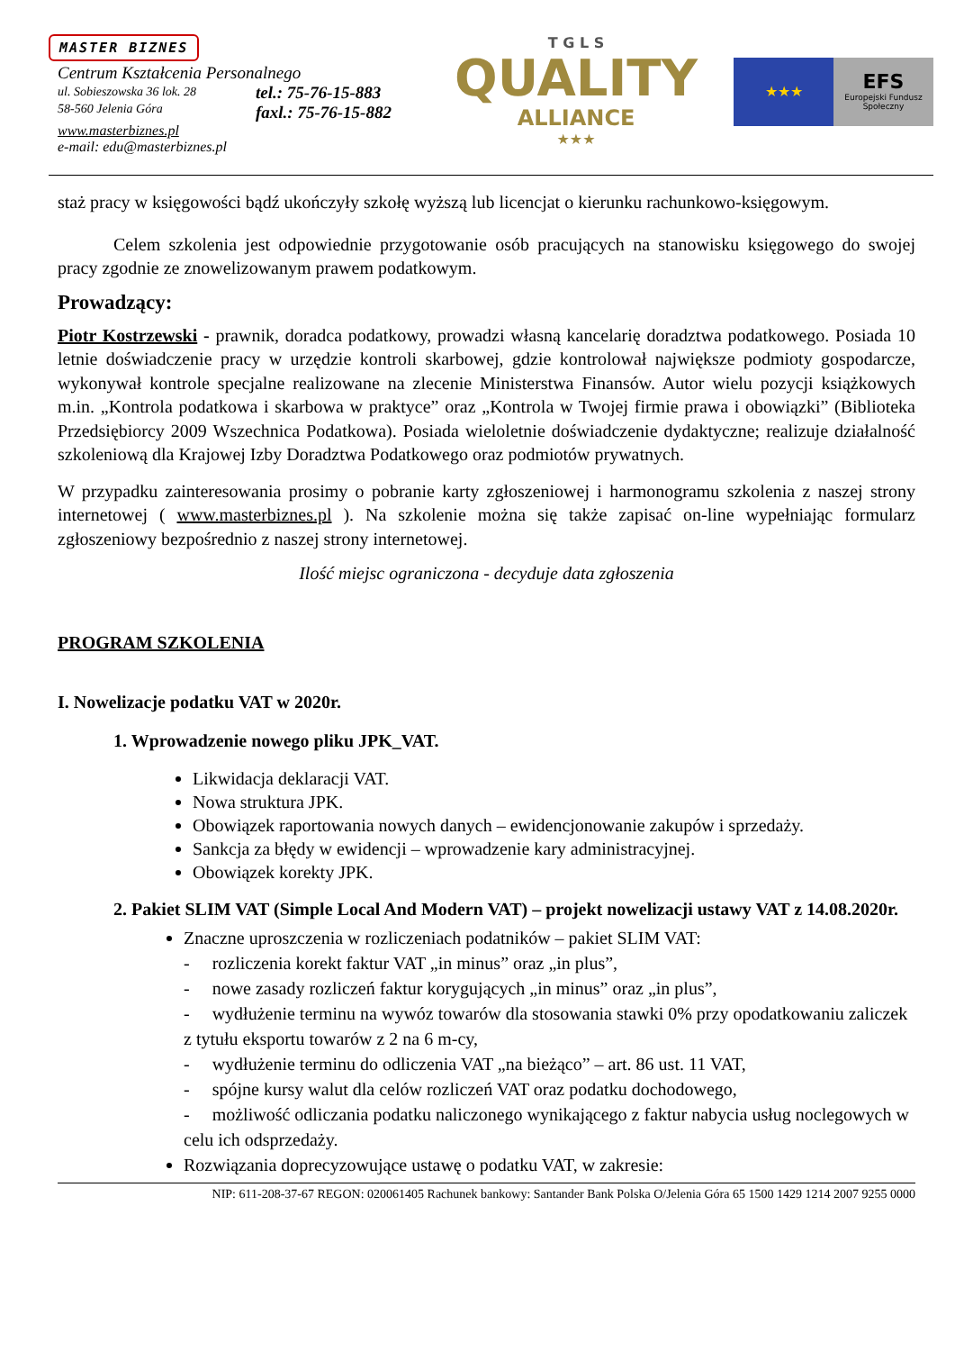MASTER BIZNES
Centrum Kształcenia Personalnego
ul. Sobieszowska 36 lok. 28
58-560 Jelenia Góra
tel.: 75-76-15-883
faxl.: 75-76-15-882
www.masterbiznes.pl
e-mail: edu@masterbiznes.pl
T G L S
QUALITY
ALLIANCE
★★★
★★★
EFS
Europejski Fundusz Społeczny
staż pracy w księgowości bądź ukończyły szkołę wyższą lub licencjat o kierunku rachunkowo-księgowym.
Celem szkolenia jest odpowiednie przygotowanie osób pracujących na stanowisku księgowego do swojej pracy zgodnie ze znowelizowanym prawem podatkowym.
Prowadzący:
Piotr Kostrzewski - prawnik, doradca podatkowy, prowadzi własną kancelarię doradztwa podatkowego. Posiada 10 letnie doświadczenie pracy w urzędzie kontroli skarbowej, gdzie kontrolował największe podmioty gospodarcze, wykonywał kontrole specjalne realizowane na zlecenie Ministerstwa Finansów. Autor wielu pozycji książkowych m.in. „Kontrola podatkowa i skarbowa w praktyce” oraz „Kontrola w Twojej firmie prawa i obowiązki” (Biblioteka Przedsiębiorcy 2009 Wszechnica Podatkowa). Posiada wieloletnie doświadczenie dydaktyczne; realizuje działalność szkoleniową dla Krajowej Izby Doradztwa Podatkowego oraz podmiotów prywatnych.
W przypadku zainteresowania prosimy o pobranie karty zgłoszeniowej i harmonogramu szkolenia z naszej strony internetowej ( www.masterbiznes.pl ). Na szkolenie można się także zapisać on-line wypełniając formularz zgłoszeniowy bezpośrednio z naszej strony internetowej.
Ilość miejsc ograniczona - decyduje data zgłoszenia
PROGRAM SZKOLENIA
I. Nowelizacje podatku VAT w 2020r.
1. Wprowadzenie nowego pliku JPK_VAT.
Likwidacja deklaracji VAT.
Nowa struktura JPK.
Obowiązek raportowania nowych danych – ewidencjonowanie zakupów i sprzedaży.
Sankcja za błędy w ewidencji – wprowadzenie kary administracyjnej.
Obowiązek korekty JPK.
2. Pakiet SLIM VAT (Simple Local And Modern VAT) – projekt nowelizacji ustawy VAT z 14.08.2020r.
Znaczne uproszczenia w rozliczeniach podatników – pakiet SLIM VAT:
- rozliczenia korekt faktur VAT „in minus” oraz „in plus”,
- nowe zasady rozliczeń faktur korygujących „in minus” oraz „in plus”,
- wydłużenie terminu na wywóz towarów dla stosowania stawki 0% przy opodatkowaniu zaliczek z tytułu eksportu towarów z 2 na 6 m-cy,
- wydłużenie terminu do odliczenia VAT „na bieżąco” – art. 86 ust. 11 VAT,
- spójne kursy walut dla celów rozliczeń VAT oraz podatku dochodowego,
- możliwość odliczania podatku naliczonego wynikającego z faktur nabycia usług noclegowych w celu ich odsprzedaży.
Rozwiązania doprecyzowujące ustawę o podatku VAT, w zakresie:
NIP: 611-208-37-67 REGON: 020061405 Rachunek bankowy: Santander Bank Polska O/Jelenia Góra 65 1500 1429 1214 2007 9255 0000